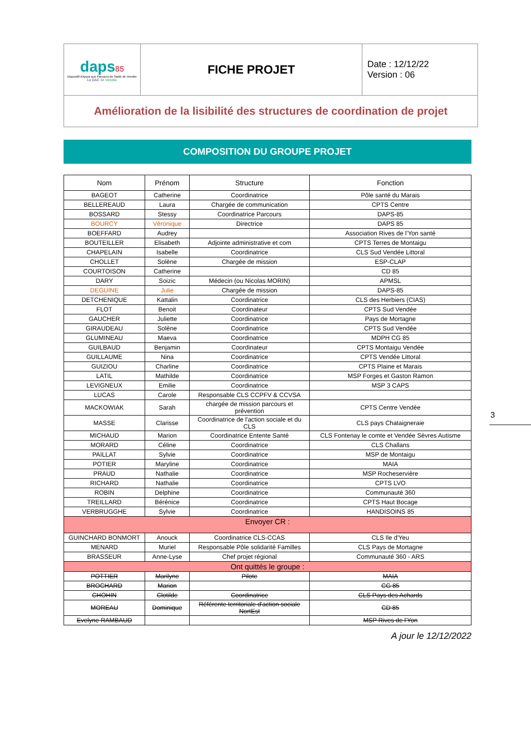| daps 85 Dispositif d'Appui aux Parcours de Santé de Vendée Le DAC de Vendée | FICHE PROJET | Date : 12/12/22 Version : 06 |
| Amélioration de la lisibilité des structures de coordination de projet | | |
COMPOSITION DU GROUPE PROJET
3
| Nom | Prénom | Structure | Fonction |
| --- | --- | --- | --- |
| BAGEOT | Catherine | Coordinatrice | Pôle santé du Marais |
| BELLEREAUD | Laura | Chargée de communication | CPTS Centre |
| BOSSARD | Stessy | Coordinatrice Parcours | DAPS-85 |
| BOURCY | Véronique | Directrice | DAPS 85 |
| BOEFFARD | Audrey | | Association Rives de l’Yon santé |
| BOUTEILLER | Elisabeth | Adjointe administrative et com | CPTS Terres de Montaigu |
| CHAPELAIN | Isabelle | Coordinatrice | CLS Sud Vendée Littoral |
| CHOLLET | Solène | Chargée de mission | ESP-CLAP |
| COURTOISON | Catherine | | CD 85 |
| DARY | Soizic | Médecin (ou Nicolas MORIN) | APMSL |
| DEGUINE | Julie | Chargée de mission | DAPS-85 |
| DETCHENIQUE | Kattalin | Coordinatrice | CLS des Herbiers (CIAS) |
| FLOT | Benoit | Coordinateur | CPTS Sud Vendée |
| GAUCHER | Juliette | Coordinatrice | Pays de Mortagne |
| GIRAUDEAU | Solène | Coordinatrice | CPTS Sud Vendée |
| GLUMINEAU | Maeva | Coordinatrice | MDPH CG 85 |
| GUILBAUD | Benjamin | Coordinateur | CPTS Montaigu Vendée |
| GUILLAUME | Nina | Coordinatrice | CPTS Vendée Littoral |
| GUIZIOU | Charline | Coordinatrice | CPTS Plaine et Marais |
| LATIL | Mathilde | Coordinatrice | MSP Forges et Gaston Ramon |
| LEVIGNEUX | Emilie | Coordinatrice | MSP 3 CAPS |
| LUCAS | Carole | Responsable CLS CCPFV & CCVSA | |
| MACKOWIAK | Sarah | chargée de mission parcours et prévention | CPTS Centre Vendée |
| MASSE | Clarisse | Coordinatrice de l'action sociale et du CLS | CLS pays Chataigneraie |
| MICHAUD | Marion | Coordinatrice Entente Santé | CLS Fontenay le comte et Vendée Sèvres Autisme |
| MORARD | Céline | Coordinatrice | CLS Challans |
| PAILLAT | Sylvie | Coordinatrice | MSP de Montaigu |
| POTIER | Maryline | Coordinatrice | MAIA |
| PRAUD | Nathalie | Coordinatrice | MSP Rocheservière |
| RICHARD | Nathalie | Coordinatrice | CPTS LVO |
| ROBIN | Delphine | Coordinatrice | Communauté 360 |
| TREILLARD | Bérénice | Coordinatrice | CPTS Haut Bocage |
| VERBRUGGHE | Sylvie | Coordinatrice | HANDISOINS 85 |
| Envoyer CR : | | | |
| GUINCHARD BONMORT | Anouck | Coordinatrice CLS-CCAS | CLS Ile d'Yeu |
| MENARD | Muriel | Responsable Pôle solidarité Familles | CLS Pays de Mortagne |
| BRASSEUR | Anne-Lyse | Chef projet régional | Communauté 360 - ARS |
| Ont quittés le groupe : | | | |
| POTTIER | Marilyne | Pilote | MAIA |
| BROCHARD | Marion | | CG 85 |
| CHOHIN | Clotilde | Coordinatrice | CLS Pays des Achards |
| MOREAU | Dominique | Référente territoriale d'action sociale NortEst | CD 85 |
| Evelyne RAMBAUD | | | MSP Rives de l'Yon |
A jour le 12/12/2022